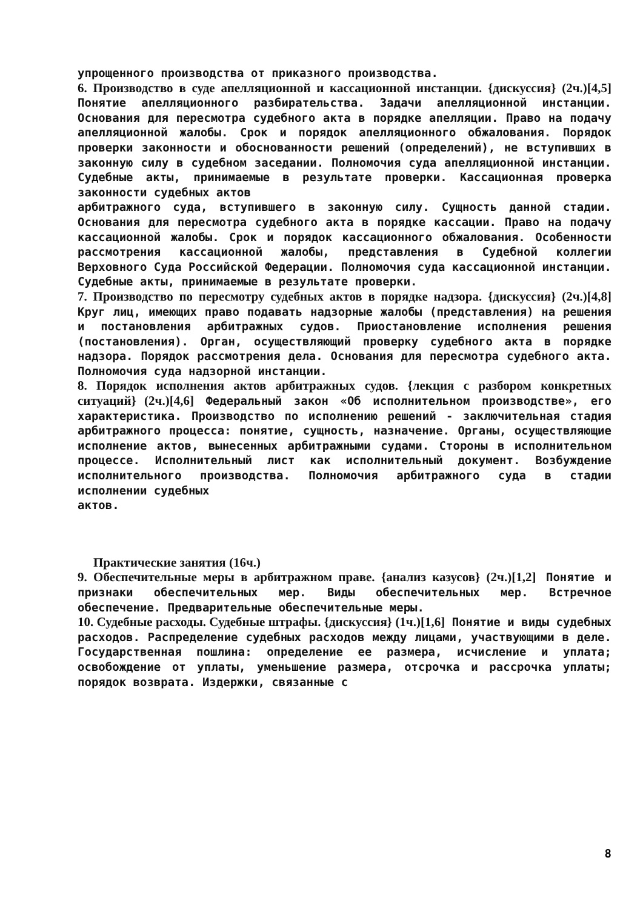упрощенного производства от приказного производства.
6. Производство в суде апелляционной и кассационной инстанции. {дискуссия} (2ч.)[4,5] Понятие апелляционного разбирательства. Задачи апелляционной инстанции. Основания для пересмотра судебного акта в порядке апелляции. Право на подачу апелляционной жалобы. Срок и порядок апелляционного обжалования. Порядок проверки законности и обоснованности решений (определений), не вступивших в законную силу в судебном заседании. Полномочия суда апелляционной инстанции. Судебные акты, принимаемые в результате проверки. Кассационная проверка законности судебных актов
арбитражного суда, вступившего в законную силу. Сущность данной стадии. Основания для пересмотра судебного акта в порядке кассации. Право на подачу кассационной жалобы. Срок и порядок кассационного обжалования. Особенности рассмотрения кассационной жалобы, представления в Судебной коллегии Верховного Суда Российской Федерации. Полномочия суда кассационной инстанции. Судебные акты, принимаемые в результате проверки.
7. Производство по пересмотру судебных актов в порядке надзора. {дискуссия} (2ч.)[4,8] Круг лиц, имеющих право подавать надзорные жалобы (представления) на решения и постановления арбитражных судов. Приостановление исполнения решения (постановления). Орган, осуществляющий проверку судебного акта в порядке надзора. Порядок рассмотрения дела. Основания для пересмотра судебного акта. Полномочия суда надзорной инстанции.
8. Порядок исполнения актов арбитражных судов. {лекция с разбором конкретных ситуаций} (2ч.)[4,6] Федеральный закон «Об исполнительном производстве», его характеристика. Производство по исполнению решений - заключительная стадия арбитражного процесса: понятие, сущность, назначение. Органы, осуществляющие исполнение актов, вынесенных арбитражными судами. Стороны в исполнительном процессе. Исполнительный лист как исполнительный документ. Возбуждение исполнительного производства. Полномочия арбитражного суда в стадии исполнении судебных
актов.
Практические занятия (16ч.)
9. Обеспечительные меры в арбитражном праве. {анализ казусов} (2ч.)[1,2] Понятие и признаки обеспечительных мер. Виды обеспечительных мер. Встречное обеспечение. Предварительные обеспечительные меры.
10. Судебные расходы. Судебные штрафы. {дискуссия} (1ч.)[1,6] Понятие и виды судебных расходов. Распределение судебных расходов между лицами, участвующими в деле. Государственная пошлина: определение ее размера, исчисление и уплата; освобождение от уплаты, уменьшение размера, отсрочка и рассрочка уплаты; порядок возврата. Издержки, связанные с
8